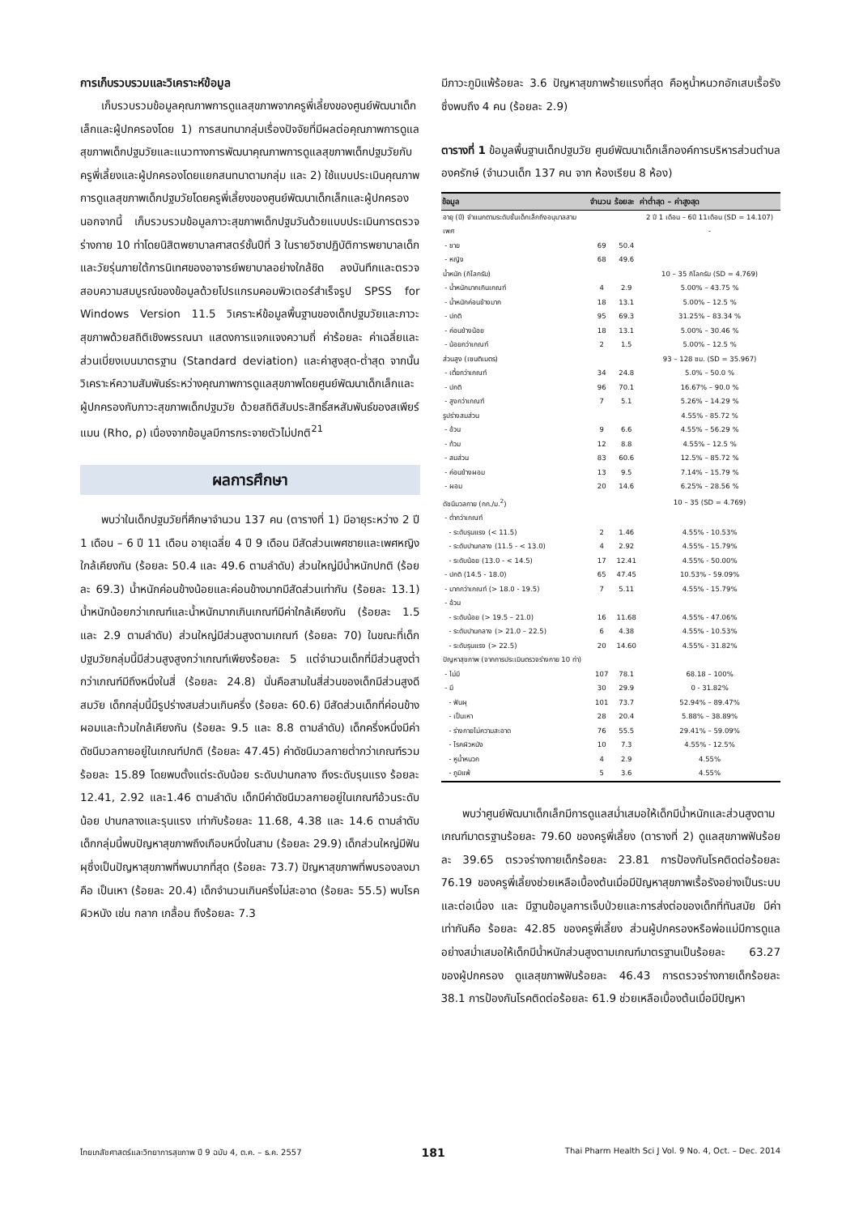การเก็บรวบรวมและวิเคราะห์ข้อมูล
เก็บรวบรวมข้อมูลคุณภาพการดูแลสุขภาพจากครูพี่เลี้ยงของศูนย์พัฒนาเด็กเล็กและผู้ปกครองโดย 1) การสนทนากลุ่มเรื่องปัจจัยที่มีผลต่อคุณภาพการดูแลสุขภาพเด็กปฐมวัยและแนวทางการพัฒนาคุณภาพการดูแลสุขภาพเด็กปฐมวัยกับครูพี่เลี้ยงและผู้ปกครองโดยแยกสนทนาตามกลุ่ม และ 2) ใช้แบบประเมินคุณภาพการดูแลสุขภาพเด็กปฐมวัยโดยครูพี่เลี้ยงของศูนย์พัฒนาเด็กเล็กและผู้ปกครอง นอกจากนี้ เก็บรวบรวมข้อมูลภาวะสุขภาพเด็กปฐมวันด้วยแบบประเมินการตรวจร่างกาย 10 ท่าโดยนิสิตพยาบาลศาสตร์ชั้นปีที่ 3 ในรายวิชาปฏิบัติการพยาบาลเด็กและวัยรุ่นภายใต้การนิเทศของอาจารย์พยาบาลอย่างใกล้ชิด ลงบันทึกและตรวจสอบความสมบูรณ์ของข้อมูลด้วยโปรแกรมคอมพิวเตอร์สำเร็จรูป SPSS for Windows Version 11.5 วิเคราะห์ข้อมูลพื้นฐานของเด็กปฐมวัยและภาวะสุขภาพด้วยสถิติเชิงพรรณนา แสดงการแจกแจงความถี่ ค่าร้อยละ ค่าเฉลี่ยและส่วนเบี่ยงเบนมาตรฐาน (Standard deviation) และค่าสูงสุด-ต่ำสุด จากนั้นวิเคราะห์ความสัมพันธ์ระหว่างคุณภาพการดูแลสุขภาพโดยศูนย์พัฒนาเด็กเล็กและผู้ปกครองกับภาวะสุขภาพเด็กปฐมวัย ด้วยสถิติสัมประสิทธิ์สหสัมพันธ์ของสเพียร์แมน (Rho, ρ) เนื่องจากข้อมูลมีการกระจายตัวไม่ปกติ<sup>21</sup>
ผลการศึกษา
พบว่าในเด็กปฐมวัยที่ศึกษาจำนวน 137 คน (ตารางที่ 1) มีอายุระหว่าง 2 ปี 1 เดือน – 6 ปี 11 เดือน อายุเฉลี่ย 4 ปี 9 เดือน มีสัดส่วนเพศชายและเพศหญิงใกล้เคียงกัน (ร้อยละ 50.4 และ 49.6 ตามลำดับ) ส่วนใหญ่มีน้ำหนักปกติ (ร้อยละ 69.3) น้ำหนักค่อนข้างน้อยและค่อนข้างมากมีสัดส่วนเท่ากัน (ร้อยละ 13.1) น้ำหนักน้อยกว่าเกณฑ์และน้ำหนักมากเกินเกณฑ์มีค่าใกล้เคียงกัน (ร้อยละ 1.5 และ 2.9 ตามลำดับ) ส่วนใหญ่มีส่วนสูงตามเกณฑ์ (ร้อยละ 70) ในขณะที่เด็กปฐมวัยกลุ่มนี้มีส่วนสูงสูงกว่าเกณฑ์เพียงร้อยละ 5 แต่จำนวนเด็กที่มีส่วนสูงต่ำกว่าเกณฑ์มีถึงหนึ่งในสี่ (ร้อยละ 24.8) นั่นคือสามในสี่ส่วนของเด็กมีส่วนสูงดีสมวัย เด็กกลุ่มนี้มีรูปร่างสมส่วนเกินครึ่ง (ร้อยละ 60.6) มีสัดส่วนเด็กที่ค่อนข้างผอมและท้วมใกล้เคียงกัน (ร้อยละ 9.5 และ 8.8 ตามลำดับ) เด็กครึ่งหนึ่งมีค่าดัชนีมวลกายอยู่ในเกณฑ์ปกติ (ร้อยละ 47.45) ค่าดัชนีมวลกายต่ำกว่าเกณฑ์รวมร้อยละ 15.89 โดยพบตั้งแต่ระดับน้อย ระดับปานกลาง ถึงระดับรุนแรง ร้อยละ 12.41, 2.92 และ1.46 ตามลำดับ เด็กมีค่าดัชนีมวลกายอยู่ในเกณฑ์อ้วนระดับน้อย ปานกลางและรุนแรง เท่ากับร้อยละ 11.68, 4.38 และ 14.6 ตามลำดับ เด็กกลุ่มนี้พบปัญหาสุขภาพถึงเกือบหนึ่งในสาม (ร้อยละ 29.9) เด็กส่วนใหญ่มีฟันผุซึ่งเป็นปัญหาสุขภาพที่พบมากที่สุด (ร้อยละ 73.7) ปัญหาสุขภาพที่พบรองลงมาคือ เป็นเหา (ร้อยละ 20.4) เด็กจำนวนเกินครึ่งไม่สะอาด (ร้อยละ 55.5) พบโรคผิวหนัง เช่น กลาก เกลื้อน ถึงร้อยละ 7.3
มีภาวะภูมิแพ้ร้อยละ 3.6 ปัญหาสุขภาพร้ายแรงที่สุด คือหูน้ำหนวกอักเสบเรื้อรัง ซึ่งพบถึง 4 คน (ร้อยละ 2.9)
ตารางที่ 1 ข้อมูลพื้นฐานเด็กปฐมวัย ศูนย์พัฒนาเด็กเล็กองค์การบริหารส่วนตำบลองครักษ์ (จำนวนเด็ก 137 คน จาก ห้องเรียน 8 ห้อง)
| ข้อมูล | จำนวน | ร้อยละ | ค่าต่ำสุด – ค่าสูงสุด |
| --- | --- | --- | --- |
| อายุ (ปี) จำแนกตามระดับชั้นเด็กเล็กถึงอนุบาลสาม | | | 2 ปี 1 เดือน – 6ปี 11เดือน (SD = 14.107) |
| เพศ | | | - |
| - ชาย | 69 | 50.4 | |
| - หญิง | 68 | 49.6 | |
| น้ำหนัก (กิโลกรัม) | | | 10 – 35 กิโลกรัม (SD = 4.769) |
| - น้ำหนักมากเกินเกณฑ์ | 4 | 2.9 | 5.00% – 43.75 % |
| - น้ำหนักค่อนข้างมาก | 18 | 13.1 | 5.00% – 12.5 % |
| - ปกติ | 95 | 69.3 | 31.25% – 83.34 % |
| - ค่อนข้างน้อย | 18 | 13.1 | 5.00% – 30.46 % |
| - น้อยกว่าเกณฑ์ | 2 | 1.5 | 5.00% – 12.5 % |
| ส่วนสูง (เซนติเมตร) | | | 93 – 128 ซม. (SD = 35.967) |
| - เตี้ยกว่าเกณฑ์ | 34 | 24.8 | 5.0% – 50.0 % |
| - ปกติ | 96 | 70.1 | 16.67% – 90.0 % |
| - สูงกว่าเกณฑ์ | 7 | 5.1 | 5.26% – 14.29 % |
| รูปร่างสมส่วน | | | 4.55% - 85.72 % |
| - อ้วน | 9 | 6.6 | 4.55% – 56.29 % |
| - ท้วม | 12 | 8.8 | 4.55% – 12.5 % |
| - สมส่วน | 83 | 60.6 | 12.5% – 85.72 % |
| - ค่อนข้างผอม | 13 | 9.5 | 7.14% – 15.79 % |
| - ผอม | 20 | 14.6 | 6.25% – 28.56 % |
| ดัชนีมวลกาย (กก./ม.<sup>2</sup>) | | | 10 – 35 (SD = 4.769) |
| - ต่ำกว่าเกณฑ์ | | | |
| - ระดับรุนแรง (< 11.5) | 2 | 1.46 | 4.55% - 10.53% |
| - ระดับปานกลาง (11.5 - < 13.0) | 4 | 2.92 | 4.55% - 15.79% |
| - ระดับน้อย (13.0 - < 14.5) | 17 | 12.41 | 4.55% - 50.00% |
| - ปกติ (14.5 - 18.0) | 65 | 47.45 | 10.53% - 59.09% |
| - มากกว่าเกณฑ์ (> 18.0 - 19.5) | 7 | 5.11 | 4.55% - 15.79% |
| - อ้วน | | | |
| - ระดับน้อย (> 19.5 – 21.0) | 16 | 11.68 | 4.55% - 47.06% |
| - ระดับปานกลาง (> 21.0 – 22.5) | 6 | 4.38 | 4.55% - 10.53% |
| - ระดับรุนแรง (> 22.5) | 20 | 14.60 | 4.55% - 31.82% |
| ปัญหาสุขภาพ (จากการประเมินตรวจร่างกาย 10 ท่า) | | | |
| - ไม่มี | 107 | 78.1 | 68.18 – 100% |
| - มี | 30 | 29.9 | 0 - 31.82% |
| - ฟันผุ | 101 | 73.7 | 52.94% – 89.47% |
| - เป็นเหา | 28 | 20.4 | 5.88% – 38.89% |
| - ร่างกายไม่ความสะอาด | 76 | 55.5 | 29.41% – 59.09% |
| - โรคผิวหนัง | 10 | 7.3 | 4.55% - 12.5% |
| - หูน้ำหนวก | 4 | 2.9 | 4.55% |
| - ภูมิแพ้ | 5 | 3.6 | 4.55% |
พบว่าศูนย์พัฒนาเด็กเล็กมีการดูแลสม่ำเสมอให้เด็กมีน้ำหนักและส่วนสูงตามเกณฑ์มาตรฐานร้อยละ 79.60 ของครูพี่เลี้ยง (ตารางที่ 2) ดูแลสุขภาพฟันร้อยละ 39.65 ตรวจร่างกายเด็กร้อยละ 23.81 การป้องกันโรคติดต่อร้อยละ 76.19 ของครูพี่เลี้ยงช่วยเหลือเบื้องต้นเมื่อมีปัญหาสุขภาพเรื้อรังอย่างเป็นระบบและต่อเนื่อง และ มีฐานข้อมูลการเจ็บป่วยและการส่งต่อของเด็กที่ทันสมัย มีค่าเท่ากันคือ ร้อยละ 42.85 ของครูพี่เลี้ยง ส่วนผู้ปกครองหรือพ่อแม่มีการดูแลอย่างสม่ำเสมอให้เด็กมีน้ำหนักส่วนสูงตามเกณฑ์มาตรฐานเป็นร้อยละ 63.27 ของผู้ปกครอง ดูแลสุขภาพฟันร้อยละ 46.43 การตรวจร่างกายเด็กร้อยละ 38.1 การป้องกันโรคติดต่อร้อยละ 61.9 ช่วยเหลือเบื้องต้นเมื่อมีปัญหา
ไทยเภสัชศาสตร์และวิทยาการสุขภาพ ปี 9 ฉบับ 4, ต.ค. – ธ.ค. 2557 181 Thai Pharm Health Sci J Vol. 9 No. 4, Oct. – Dec. 2014